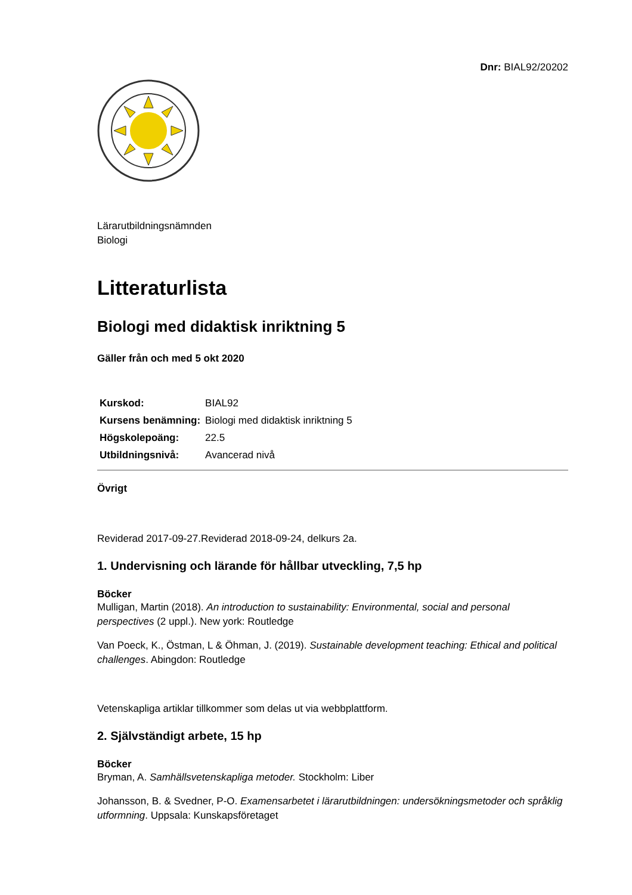Dnr: BIAL92/20202
Lärarutbildningsnämnden
Biologi
Litteraturlista
Biologi med didaktisk inriktning 5
Gäller från och med 5 okt 2020
| Kurskod: | BIAL92 |
| Kursens benämning: | Biologi med didaktisk inriktning 5 |
| Högskolepoäng: | 22.5 |
| Utbildningsnivå: | Avancerad nivå |
Övrigt
Reviderad 2017-09-27.Reviderad 2018-09-24, delkurs 2a.
1. Undervisning och lärande för hållbar utveckling, 7,5 hp
Böcker
Mulligan, Martin (2018). An introduction to sustainability: Environmental, social and personal perspectives (2 uppl.). New york: Routledge
Van Poeck, K., Östman, L & Öhman, J. (2019). Sustainable development teaching: Ethical and political challenges. Abingdon: Routledge
Vetenskapliga artiklar tillkommer som delas ut via webbplattform.
2. Självständigt arbete, 15 hp
Böcker
Bryman, A. Samhällsvetenskapliga metoder. Stockholm: Liber
Johansson, B. & Svedner, P-O. Examensarbetet i lärarutbildningen: undersökningsmetoder och språklig utformning. Uppsala: Kunskapsföretaget